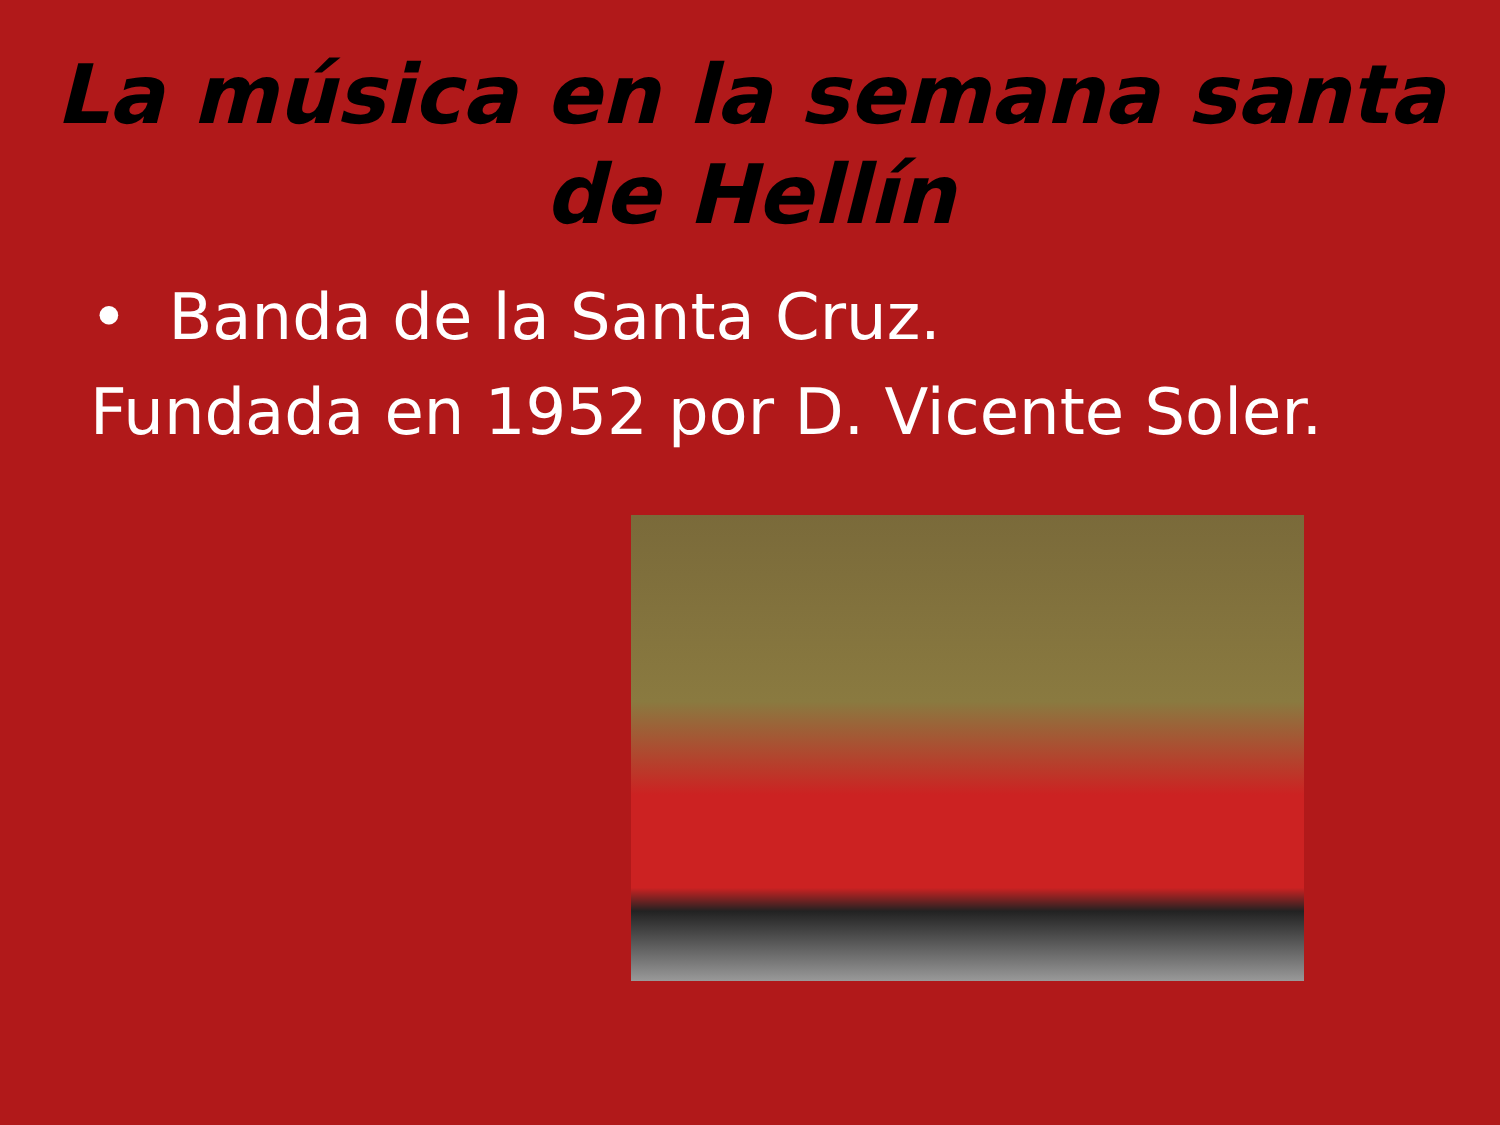La música en la semana santa
de Hellín
• Banda de la Santa Cruz.
Fundada en 1952 por D. Vicente Soler.